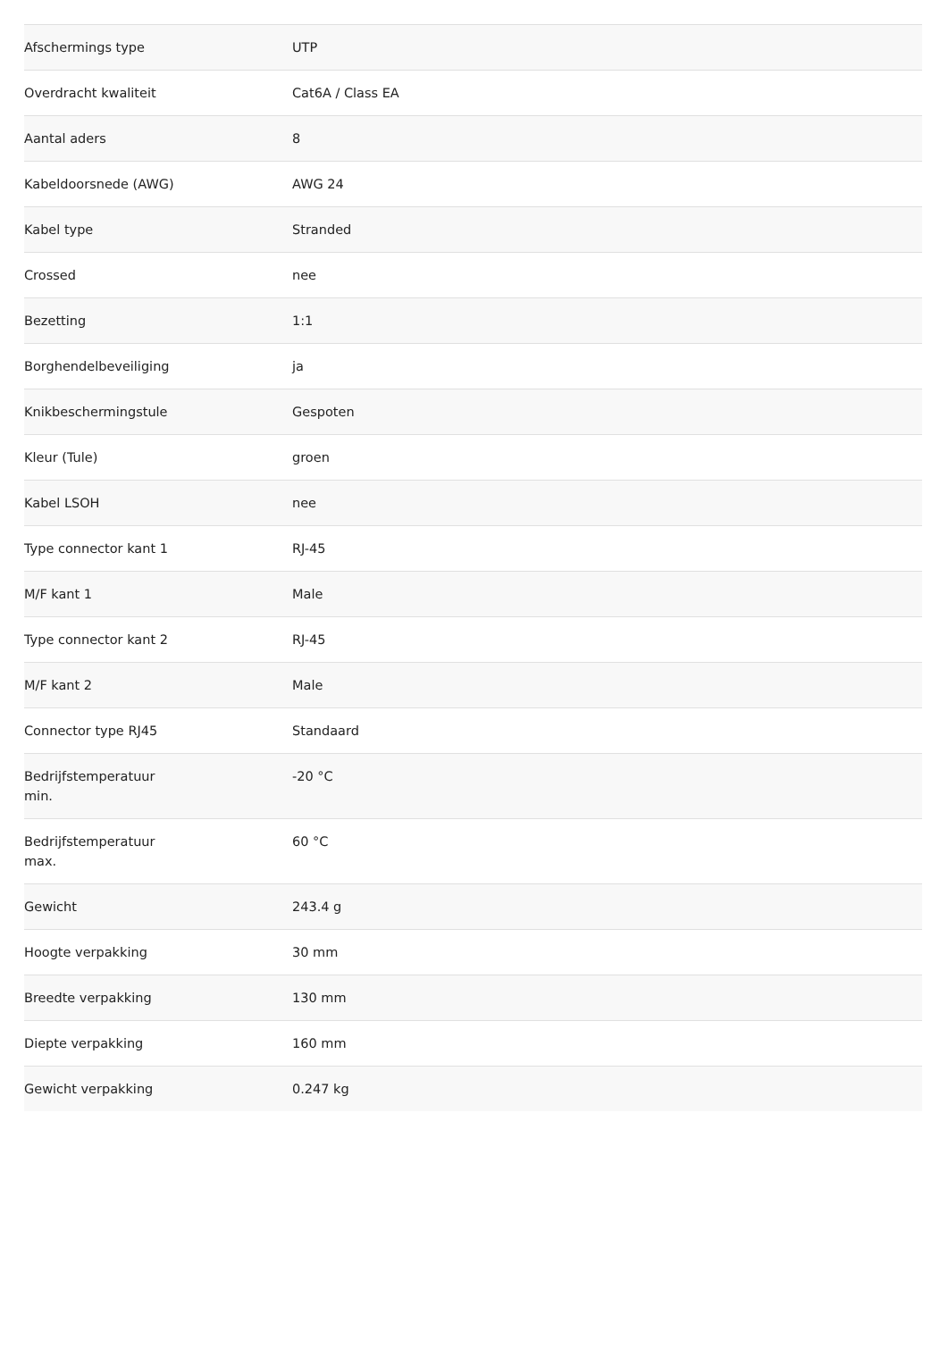| Afschermings type | UTP |
| Overdracht kwaliteit | Cat6A / Class EA |
| Aantal aders | 8 |
| Kabeldoorsnede (AWG) | AWG 24 |
| Kabel type | Stranded |
| Crossed | nee |
| Bezetting | 1:1 |
| Borghendelbeveiliging | ja |
| Knikbeschermingstule | Gespoten |
| Kleur (Tule) | groen |
| Kabel LSOH | nee |
| Type connector kant 1 | RJ-45 |
| M/F kant 1 | Male |
| Type connector kant 2 | RJ-45 |
| M/F kant 2 | Male |
| Connector type RJ45 | Standaard |
| Bedrijfstemperatuur min. | -20 °C |
| Bedrijfstemperatuur max. | 60 °C |
| Gewicht | 243.4 g |
| Hoogte verpakking | 30 mm |
| Breedte verpakking | 130 mm |
| Diepte verpakking | 160 mm |
| Gewicht verpakking | 0.247 kg |